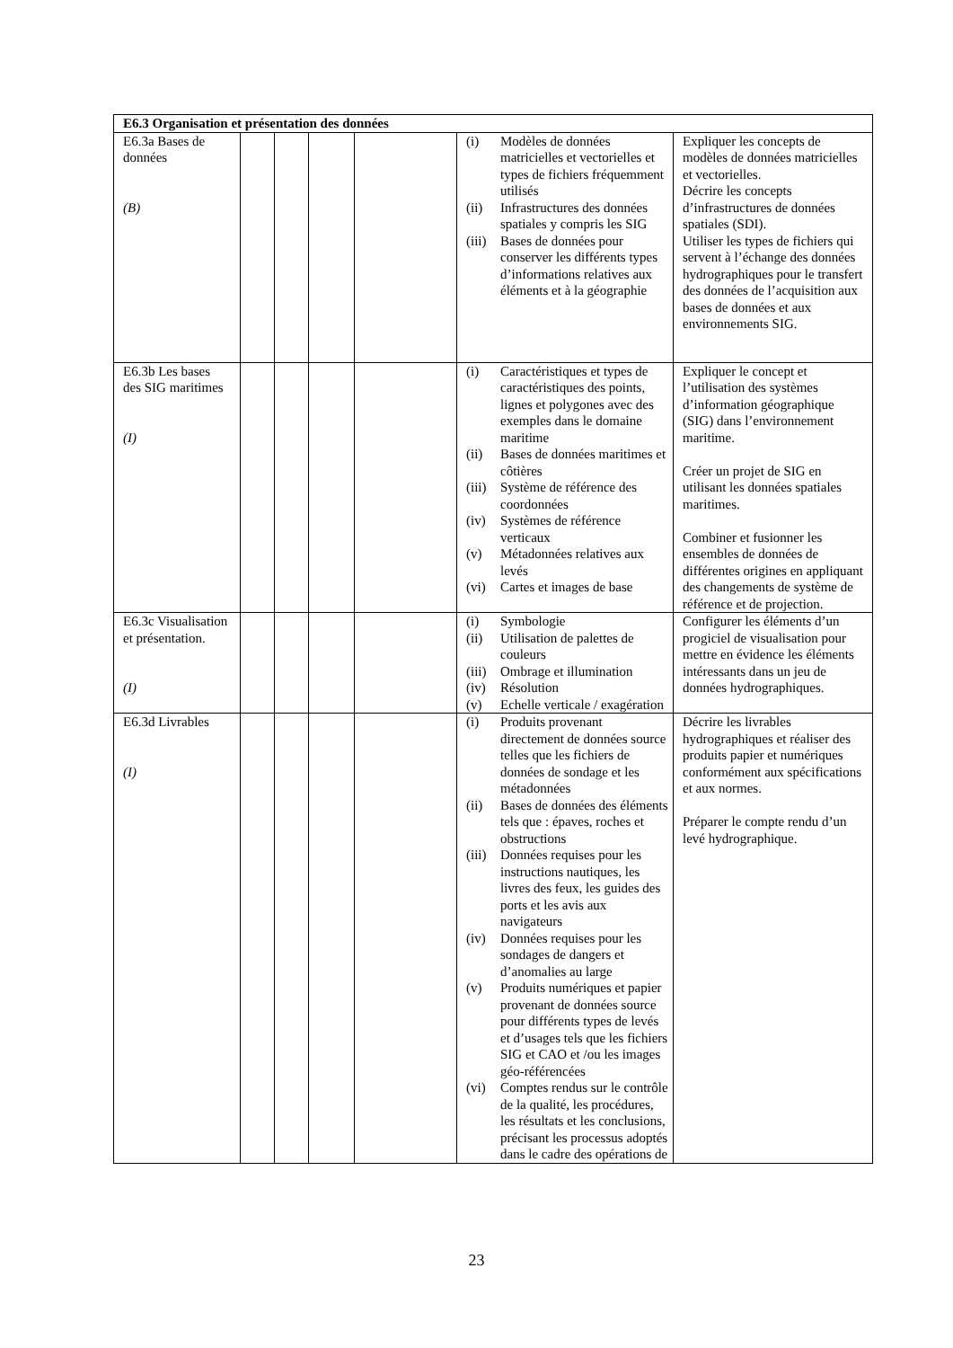| E6.3 Organisation et présentation des données | | | | | | |
| E6.3a Bases de données (B) | | | | | / (i) / Modèles de données matricielles et vectorielles et types de fichiers fréquemment utilisés / / (ii) / Infrastructures des données spatiales y compris les SIG / / (iii) / Bases de données pour conserver les différents types d’informations relatives aux éléments et à la géographie / | Expliquer les concepts de modèles de données matricielles et vectorielles. Décrire les concepts d’infrastructures de données spatiales (SDI). Utiliser les types de fichiers qui servent à l’échange des données hydrographiques pour le transfert des données de l’acquisition aux bases de données et aux environnements SIG. |
| E6.3b Les bases des SIG maritimes (I) | | | | | / (i) / Caractéristiques et types de caractéristiques des points, lignes et polygones avec des exemples dans le domaine maritime / / (ii) / Bases de données maritimes et côtières / / (iii) / Système de référence des coordonnées / / (iv) / Systèmes de référence verticaux / / (v) / Métadonnées relatives aux levés / / (vi) / Cartes et images de base / | Expliquer le concept et l’utilisation des systèmes d’information géographique (SIG) dans l’environnement maritime. Créer un projet de SIG en utilisant les données spatiales maritimes. Combiner et fusionner les ensembles de données de différentes origines en appliquant des changements de système de référence et de projection. |
| E6.3c Visualisation et présentation. (I) | | | | | / (i) / Symbologie / / (ii) / Utilisation de palettes de couleurs / / (iii) / Ombrage et illumination / / (iv) / Résolution / / (v) / Echelle verticale / exagération / | Configurer les éléments d’un progiciel de visualisation pour mettre en évidence les éléments intéressants dans un jeu de données hydrographiques. |
| E6.3d Livrables (I) | | | | | / (i) / Produits provenant directement de données source telles que les fichiers de données de sondage et les métadonnées / / (ii) / Bases de données des éléments tels que : épaves, roches et obstructions / / (iii) / Données requises pour les instructions nautiques, les livres des feux, les guides des ports et les avis aux navigateurs / / (iv) / Données requises pour les sondages de dangers et d’anomalies au large / / (v) / Produits numériques et papier provenant de données source pour différents types de levés et d’usages tels que les fichiers SIG et CAO et /ou les images géo-référencées / / (vi) / Comptes rendus sur le contrôle de la qualité, les procédures, les résultats et les conclusions, précisant les processus adoptés dans le cadre des opérations de / | Décrire les livrables hydrographiques et réaliser des produits papier et numériques conformément aux spécifications et aux normes. Préparer le compte rendu d’un levé hydrographique. |
23